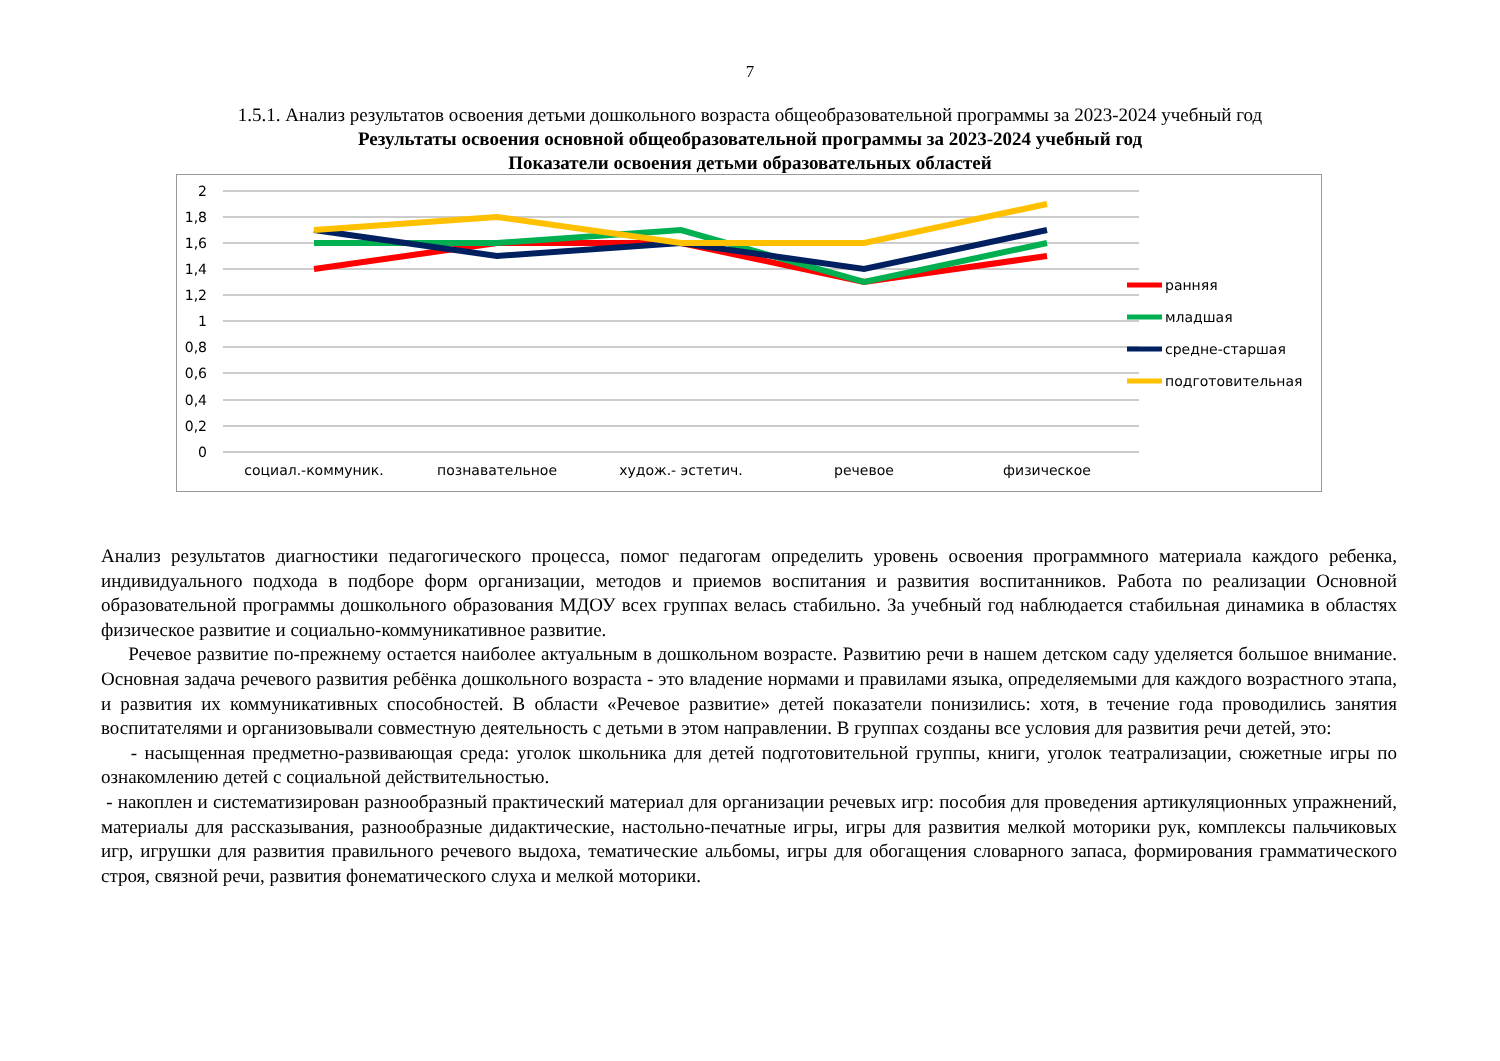7
1.5.1. Анализ результатов освоения детьми дошкольного возраста общеобразовательной программы за 2023-2024 учебный год
Результаты освоения основной общеобразовательной программы за 2023-2024 учебный год
Показатели освоения детьми образовательных областей
2
1,8
1,6
1,4
1,2
1
0,8
0,6
0,4
0,2
0
социал.-коммуник.
познавательное
худож.- эстетич.
речевое
физическое
ранняя
младшая
средне-старшая
подготовительная
Анализ результатов диагностики педагогического процесса, помог педагогам определить уровень освоения программного материала каждого ребенка, индивидуального подхода в подборе форм организации, методов и приемов воспитания и развития воспитанников. Работа по реализации Основной образовательной программы дошкольного образования МДОУ всех группах велась стабильно. За учебный год наблюдается стабильная динамика в областях физическое развитие и социально-коммуникативное развитие.
Речевое развитие по-прежнему остается наиболее актуальным в дошкольном возрасте. Развитию речи в нашем детском саду уделяется большое внимание. Основная задача речевого развития ребёнка дошкольного возраста - это владение нормами и правилами языка, определяемыми для каждого возрастного этапа, и развития их коммуникативных способностей. В области «Речевое развитие» детей показатели понизились: хотя, в течение года проводились занятия воспитателями и организовывали совместную деятельность с детьми в этом направлении. В группах созданы все условия для развития речи детей, это:
- насыщенная предметно-развивающая среда: уголок школьника для детей подготовительной группы, книги, уголок театрализации, сюжетные игры по ознакомлению детей с социальной действительностью.
- накоплен и систематизирован разнообразный практический материал для организации речевых игр: пособия для проведения артикуляционных упражнений, материалы для рассказывания, разнообразные дидактические, настольно-печатные игры, игры для развития мелкой моторики рук, комплексы пальчиковых игр, игрушки для развития правильного речевого выдоха, тематические альбомы, игры для обогащения словарного запаса, формирования грамматического строя, связной речи, развития фонематического слуха и мелкой моторики.